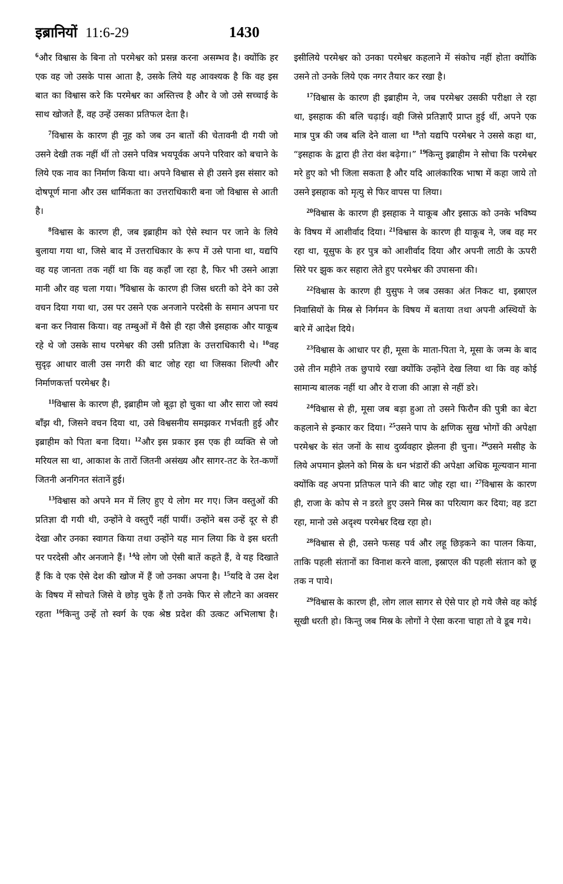इब्रानियों 11:6-29 1430
<sup>6</sup> और विश्वास के बिना तो परमेश्वर को प्रसन्न करना असम्भव है। क्योंकि हर एक वह जो उसके पास आता है, उसके लिये यह आवश्यक है कि वह इस बात का विश्वास करे कि परमेश्वर का अस्तित्त्व है और वे जो उसे सच्चाई के साथ खोजते हैं, वह उन्हें उसका प्रतिफल देता है।
<sup>7</sup> विश्वास के कारण ही नूह को जब उन बातों की चेतावनी दी गयी जो उसने देखी तक नहीं थीं तो उसने पवित्र भयपूर्वक अपने परिवार को बचाने के लिये एक नाव का निर्माण किया था। अपने विश्वास से ही उसने इस संसार को दोषपूर्ण माना और उस धार्मिकता का उत्तराधिकारी बना जो विश्वास से आती है।
<sup>8</sup> विश्वास के कारण ही, जब इब्राहीम को ऐसे स्थान पर जाने के लिये बुलाया गया था, जिसे बाद में उत्तराधिकार के रूप में उसे पाना था, यद्यपि वह यह जानता तक नहीं था कि वह कहाँ जा रहा है, फिर भी उसने आज्ञा मानी और वह चला गया। <sup>9</sup>विश्वास के कारण ही जिस धरती को देने का उसे वचन दिया गया था, उस पर उसने एक अनजाने परदेसी के समान अपना घर बना कर निवास किया। वह तम्बुओं में वैसे ही रहा जैसे इसहाक और याकूब रहे थे जो उसके साथ परमेश्वर की उसी प्रतिज्ञा के उत्तराधिकारी थे। <sup>10</sup>वह सुदृढ़ आधार वाली उस नगरी की बाट जोह रहा था जिसका शिल्पी और निर्माणकर्त्ता परमेश्वर है।
<sup>11</sup> विश्वास के कारण ही, इब्राहीम जो बूढ़ा हो चुका था और सारा जो स्वयं बाँझ थी, जिसने वचन दिया था, उसे विश्वसनीय समझकर गर्भवती हुई और इब्राहीम को पिता बना दिया। <sup>12</sup>और इस प्रकार इस एक ही व्यक्ति से जो मरियल सा था, आकाश के तारों जितनी असंख्य और सागर-तट के रेत-कणों जितनी अनगिनत संतानें हुई।
<sup>13</sup> विश्वास को अपने मन में लिए हुए ये लोग मर गए। जिन वस्तुओं की प्रतिज्ञा दी गयी थी, उन्होंने वे वस्तुएँ नहीं पायीं। उन्होंने बस उन्हें दूर से ही देखा और उनका स्वागत किया तथा उन्होंने यह मान लिया कि वे इस धरती पर परदेसी और अनजाने हैं। <sup>14</sup>वे लोग जो ऐसी बातें कहते हैं, वे यह दिखाते हैं कि वे एक ऐसे देश की खोज में हैं जो उनका अपना है। <sup>15</sup>यदि वे उस देश के विषय में सोचते जिसे वे छोड़ चुके हैं तो उनके फिर से लौटने का अवसर रहता <sup>16</sup>किन्तु उन्हें तो स्वर्ग के एक श्रेष्ठ प्रदेश की उत्कट अभिलाषा है। इसीलिये परमेश्वर को उनका परमेश्वर कहलाने में संकोच नहीं होता क्योंकि उसने तो उनके लिये एक नगर तैयार कर रखा है।
<sup>17</sup> विश्वास के कारण ही इब्राहीम ने, जब परमेश्वर उसकी परीक्षा ले रहा था, इसहाक की बलि चढ़ाई। वही जिसे प्रतिज्ञाएँ प्राप्त हुई थीं, अपने एक मात्र पुत्र की जब बलि देने वाला था <sup>18</sup>तो यद्यपि परमेश्वर ने उससे कहा था, “इसहाक के द्वारा ही तेरा वंश बढ़ेगा।” <sup>19</sup>किन्तु इब्राहीम ने सोचा कि परमेश्वर मरे हुए को भी जिला सकता है और यदि आलंकारिक भाषा में कहा जाये तो उसने इसहाक को मृत्यु से फिर वापस पा लिया।
<sup>20</sup> विश्वास के कारण ही इसहाक ने याकूब और इसाऊ को उनके भविष्य के विषय में आशीर्वाद दिया। <sup>21</sup>विश्वास के कारण ही याकूब ने, जब वह मर रहा था, यूसुफ के हर पुत्र को आशीर्वाद दिया और अपनी लाठी के ऊपरी सिरे पर झुक कर सहारा लेते हुए परमेश्वर की उपासना की।
<sup>22</sup> विश्वास के कारण ही युसुफ ने जब उसका अंत निकट था, इस्राएल निवासियों के मिस्र से निर्गमन के विषय में बताया तथा अपनी अस्थियों के बारे में आदेश दिये।
<sup>23</sup> विश्वास के आधार पर ही, मूसा के माता-पिता ने, मूसा के जन्म के बाद उसे तीन महीने तक छुपाये रखा क्योंकि उन्होंने देख लिया था कि वह कोई सामान्य बालक नहीं था और वे राजा की आज्ञा से नहीं डरे।
<sup>24</sup> विश्वास से ही, मूसा जब बड़ा हुआ तो उसने फिरौन की पुत्री का बेटा कहलाने से इन्कार कर दिया। <sup>25</sup>उसने पाप के क्षणिक सुख भोगों की अपेक्षा परमेश्वर के संत जनों के साथ दुर्व्यवहार झेलना ही चुना। <sup>26</sup>उसने मसीह के लिये अपमान झेलने को मिस्र के धन भंडारों की अपेक्षा अधिक मूल्यवान माना क्योंकि वह अपना प्रतिफल पाने की बाट जोह रहा था। <sup>27</sup>विश्वास के कारण ही, राजा के कोप से न डरते हुए उसने मिस्र का परित्याग कर दिया; वह डटा रहा, मानो उसे अदृश्य परमेश्वर दिख रहा हो।
<sup>28</sup> विश्वास से ही, उसने फसह पर्व और लहू छिड़कने का पालन किया, ताकि पहली संतानों का विनाश करने वाला, इस्राएल की पहली संतान को छू तक न पाये।
<sup>29</sup> विश्वास के कारण ही, लोग लाल सागर से ऐसे पार हो गये जैसे वह कोई सूखी धरती हो। किन्तु जब मिस्र के लोगों ने ऐसा करना चाहा तो वे डूब गये।